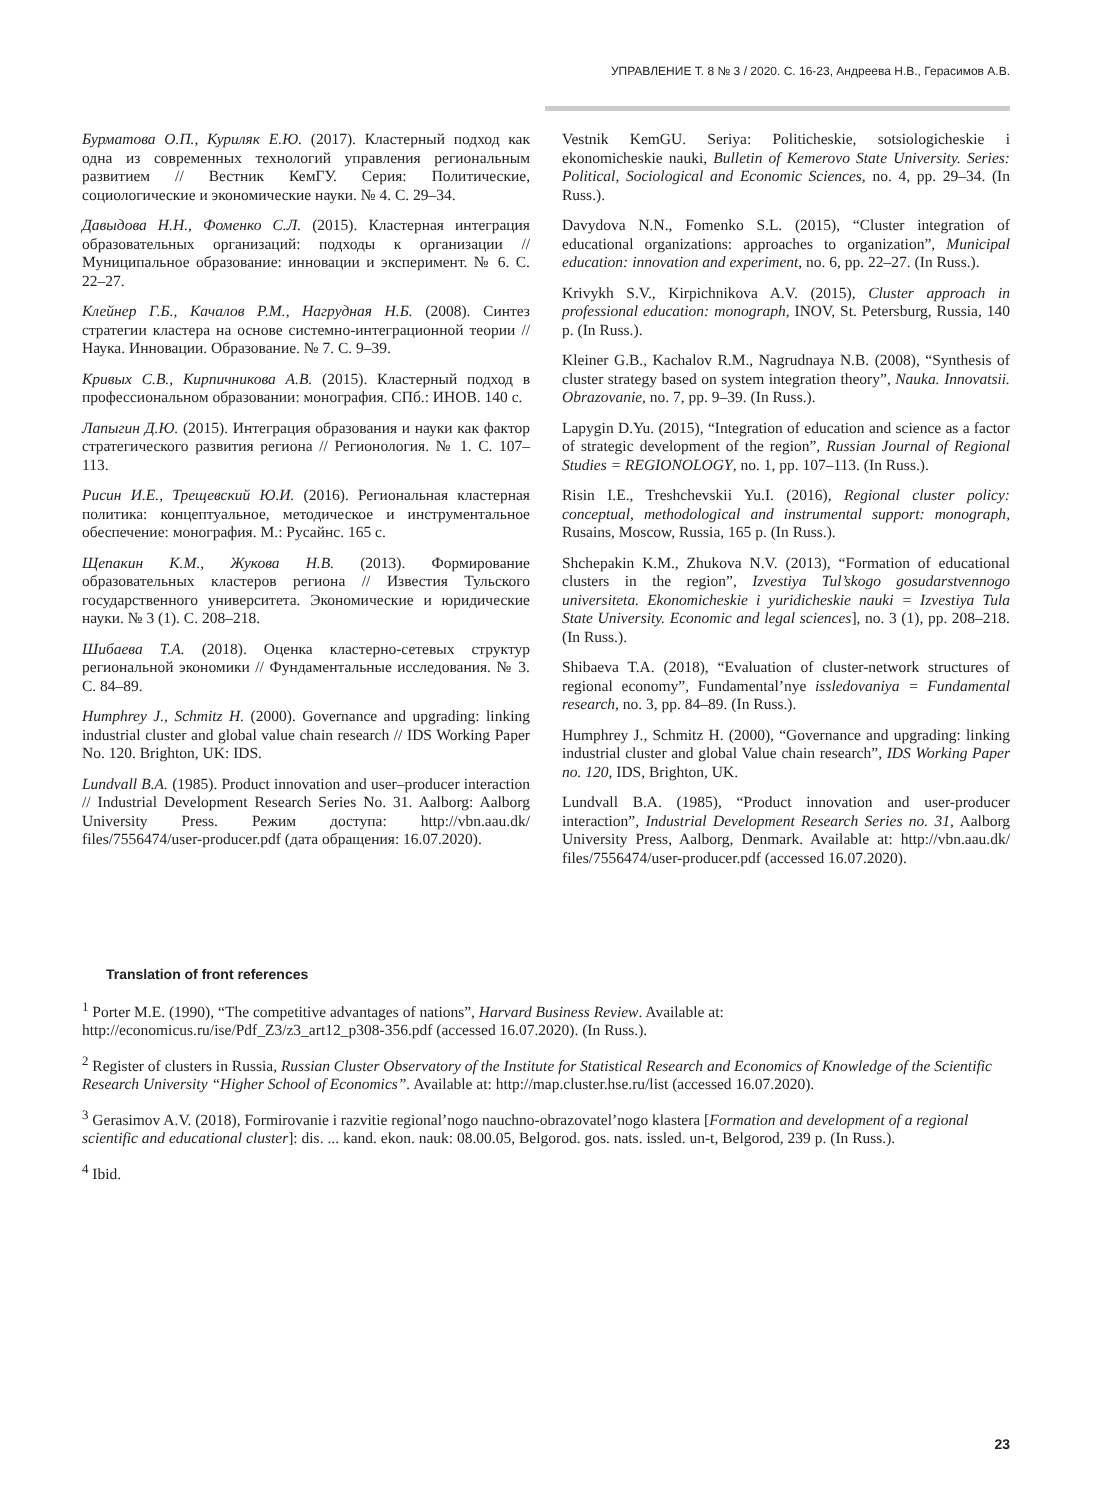УПРАВЛЕНИЕ Т. 8 № 3 / 2020. С. 16-23, Андреева Н.В., Герасимов А.В.
Бурматова О.П., Куриляк Е.Ю. (2017). Кластерный подход как одна из современных технологий управления региональным развитием // Вестник КемГУ. Серия: Политические, социологические и экономические науки. № 4. С. 29–34.
Давыдова Н.Н., Фоменко С.Л. (2015). Кластерная интеграция образовательных организаций: подходы к организации // Муниципальное образование: инновации и эксперимент. № 6. С. 22–27.
Клейнер Г.Б., Качалов Р.М., Нагрудная Н.Б. (2008). Синтез стратегии кластера на основе системно-интеграционной теории // Наука. Инновации. Образование. № 7. С. 9–39.
Кривых С.В., Кирпичникова А.В. (2015). Кластерный подход в профессиональном образовании: монография. СПб.: ИНОВ. 140 с.
Лапыгин Д.Ю. (2015). Интеграция образования и науки как фактор стратегического развития региона // Регионология. № 1. С. 107–113.
Рисин И.Е., Трещевский Ю.И. (2016). Региональная кластерная политика: концептуальное, методическое и инструментальное обеспечение: монография. М.: Русайнс. 165 с.
Щепакин К.М., Жукова Н.В. (2013). Формирование образовательных кластеров региона // Известия Тульского государственного университета. Экономические и юридические науки. № 3 (1). С. 208–218.
Шибаева Т.А. (2018). Оценка кластерно-сетевых структур региональной экономики // Фундаментальные исследования. № 3. С. 84–89.
Humphrey J., Schmitz H. (2000). Governance and upgrading: linking industrial cluster and global value chain research // IDS Working Paper No. 120. Brighton, UK: IDS.
Lundvall B.A. (1985). Product innovation and user–producer interaction // Industrial Development Research Series No. 31. Aalborg: Aalborg University Press. Режим доступа: http://vbn.aau.dk/ files/7556474/user-producer.pdf (дата обращения: 16.07.2020).
Vestnik KemGU. Seriya: Politicheskie, sotsiologicheskie i ekonomicheskie nauki, Bulletin of Kemerovo State University. Series: Political, Sociological and Economic Sciences, no. 4, pp. 29–34. (In Russ.).
Davydova N.N., Fomenko S.L. (2015), “Cluster integration of educational organizations: approaches to organization”, Municipal education: innovation and experiment, no. 6, pp. 22–27. (In Russ.).
Krivykh S.V., Kirpichnikova A.V. (2015), Cluster approach in professional education: monograph, INOV, St. Petersburg, Russia, 140 p. (In Russ.).
Kleiner G.B., Kachalov R.M., Nagrudnaya N.B. (2008), “Synthesis of cluster strategy based on system integration theory”, Nauka. Innovatsii. Obrazovanie, no. 7, pp. 9–39. (In Russ.).
Lapygin D.Yu. (2015), “Integration of education and science as a factor of strategic development of the region”, Russian Journal of Regional Studies = REGIONOLOGY, no. 1, pp. 107–113. (In Russ.).
Risin I.E., Treshchevskii Yu.I. (2016), Regional cluster policy: conceptual, methodological and instrumental support: monograph, Rusains, Moscow, Russia, 165 p. (In Russ.).
Shchepakin K.M., Zhukova N.V. (2013), “Formation of educational clusters in the region”, Izvestiya Tul’skogo gosudarstvennogo universiteta. Ekonomicheskie i yuridicheskie nauki = Izvestiya Tula State University. Economic and legal sciences], no. 3 (1), pp. 208–218. (In Russ.).
Shibaeva T.A. (2018), “Evaluation of cluster-network structures of regional economy”, Fundamental’nye issledovaniya = Fundamental research, no. 3, pp. 84–89. (In Russ.).
Humphrey J., Schmitz H. (2000), “Governance and upgrading: linking industrial cluster and global Value chain research”, IDS Working Paper no. 120, IDS, Brighton, UK.
Lundvall B.A. (1985), “Product innovation and user-producer interaction”, Industrial Development Research Series no. 31, Aalborg University Press, Aalborg, Denmark. Available at: http://vbn.aau.dk/ files/7556474/user-producer.pdf (accessed 16.07.2020).
Translation of front references
<sup>1</sup> Porter M.E. (1990), “The competitive advantages of nations”, Harvard Business Review. Available at: http://economicus.ru/ise/Pdf_Z3/z3_art12_p308-356.pdf (accessed 16.07.2020). (In Russ.).
<sup>2</sup> Register of clusters in Russia, Russian Cluster Observatory of the Institute for Statistical Research and Economics of Knowledge of the Scientific Research University “Higher School of Economics”. Available at: http://map.cluster.hse.ru/list (accessed 16.07.2020).
<sup>3</sup> Gerasimov A.V. (2018), Formirovanie i razvitie regional’nogo nauchno-obrazovatel’nogo klastera [Formation and development of a regional scientific and educational cluster]: dis. ... kand. ekon. nauk: 08.00.05, Belgorod. gos. nats. issled. un-t, Belgorod, 239 p. (In Russ.).
<sup>4</sup> Ibid.
23